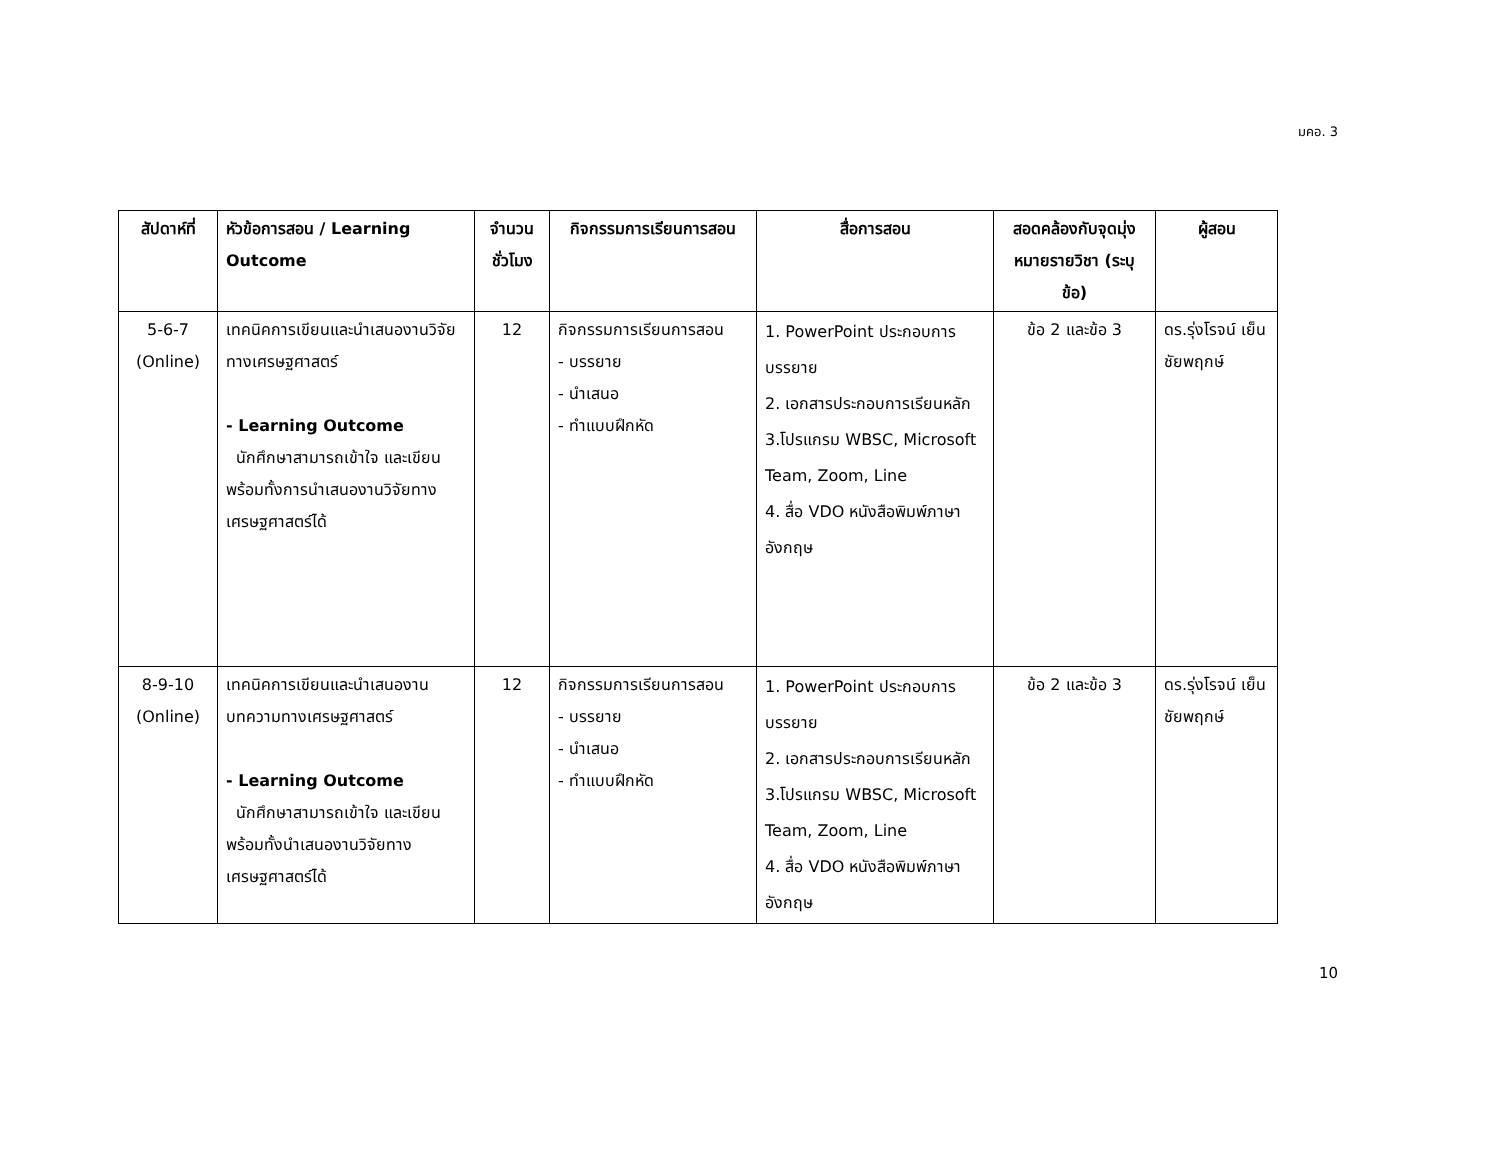มคอ. 3
| สัปดาห์ที่ | หัวข้อการสอน / Learning Outcome | จำนวนชั่วโมง | กิจกรรมการเรียนการสอน | สื่อการสอน | สอดคล้องกับจุดมุ่งหมายรายวิชา (ระบุข้อ) | ผู้สอน |
| --- | --- | --- | --- | --- | --- | --- |
| 5-6-7 (Online) | เทคนิคการเขียนและนำเสนองานวิจัยทางเศรษฐศาสตร์ - Learning Outcome นักศึกษาสามารถเข้าใจ และเขียน พร้อมทั้งการนำเสนองานวิจัยทางเศรษฐศาสตร์ได้ | 12 | กิจกรรมการเรียนการสอน - บรรยาย - นำเสนอ - ทำแบบฝึกหัด | 1. PowerPoint ประกอบการบรรยาย 2. เอกสารประกอบการเรียนหลัก 3.โปรแกรม WBSC, Microsoft Team, Zoom, Line 4. สื่อ VDO หนังสือพิมพ์ภาษาอังกฤษ | ข้อ 2 และข้อ 3 | ดร.รุ่งโรจน์ เย็นชัยพฤกษ์ |
| 8-9-10 (Online) | เทคนิคการเขียนและนำเสนองานบทความทางเศรษฐศาสตร์ - Learning Outcome นักศึกษาสามารถเข้าใจ และเขียน พร้อมทั้งนำเสนองานวิจัยทางเศรษฐศาสตร์ได้ | 12 | กิจกรรมการเรียนการสอน - บรรยาย - นำเสนอ - ทำแบบฝึกหัด | 1. PowerPoint ประกอบการบรรยาย 2. เอกสารประกอบการเรียนหลัก 3.โปรแกรม WBSC, Microsoft Team, Zoom, Line 4. สื่อ VDO หนังสือพิมพ์ภาษาอังกฤษ | ข้อ 2 และข้อ 3 | ดร.รุ่งโรจน์ เย็นชัยพฤกษ์ |
10